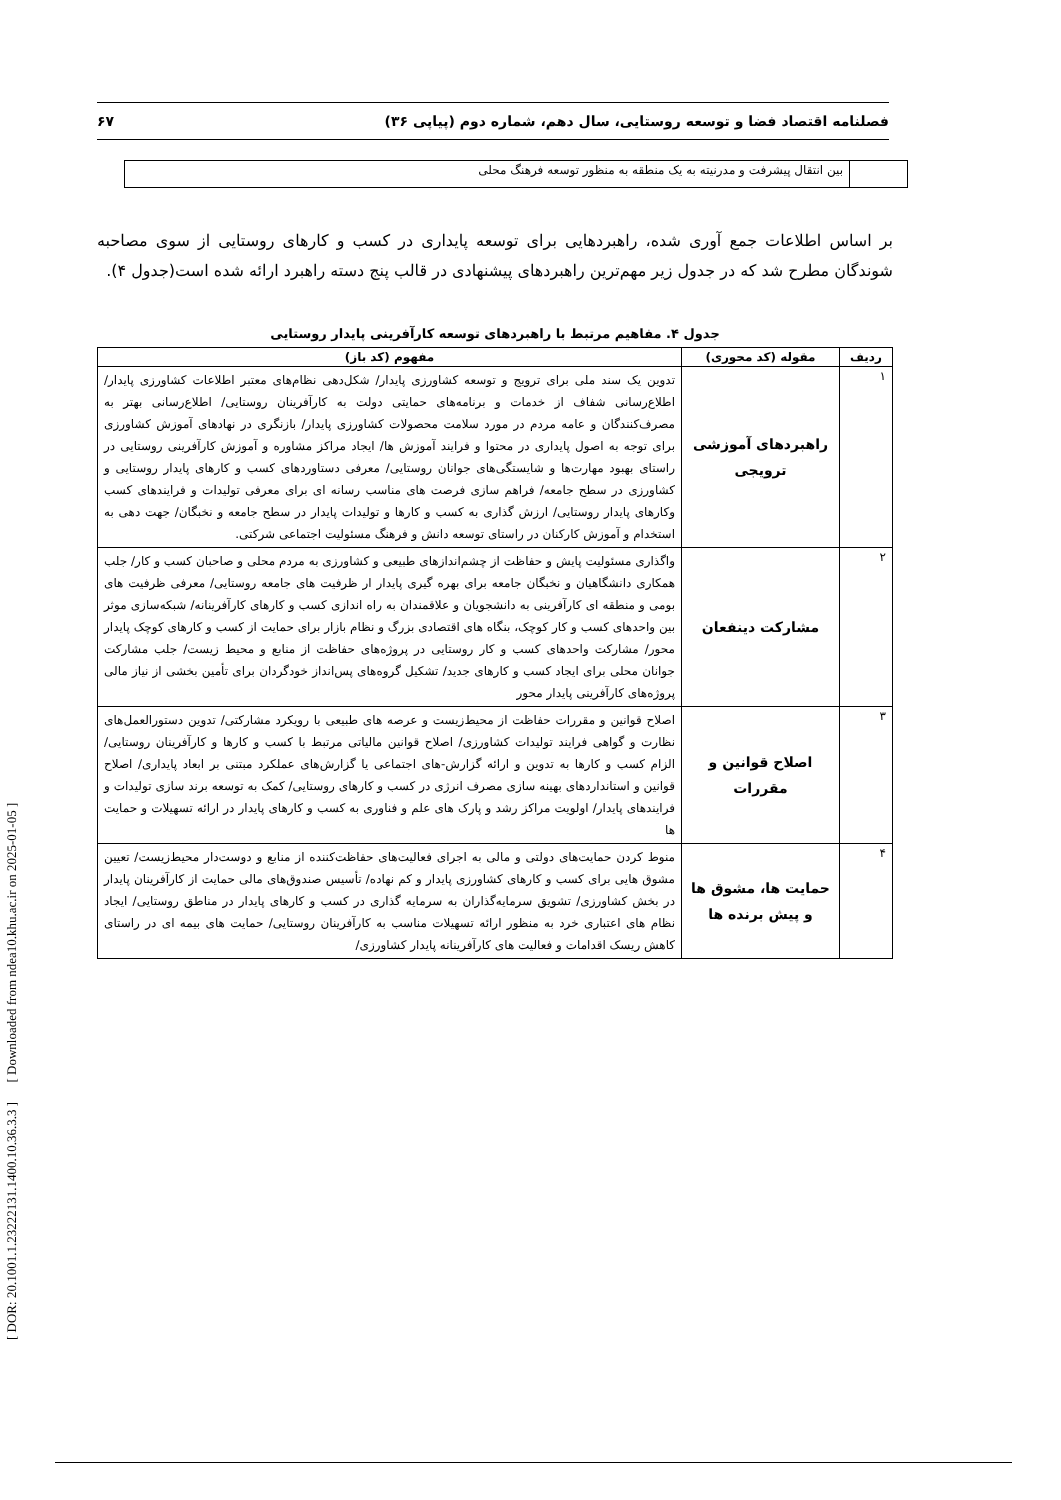۶۷ فصلنامه اقتصاد فضا و توسعه روستایی، سال دهم، شماره دوم (پیاپی ۳۶)
| | بین انتقال پیشرفت و مدرنیته به یک منطقه به منظور توسعه فرهنگ محلی |
بر اساس اطلاعات جمع آوری شده، راهبردهایی برای توسعه پایداری در کسب و کارهای روستایی از سوی مصاحبه شوندگان مطرح شد که در جدول زیر مهم‌ترین راهبردهای پیشنهادی در قالب پنج دسته راهبرد ارائه شده است(جدول ۴).
جدول ۴. مفاهیم مرتبط با راهبردهای توسعه کارآفرینی پایدار روستایی
| ردیف | مقوله (کد محوری) | مفهوم (کد باز) |
| --- | --- | --- |
| ۱ | راهبردهای آموزشی ترویجی | تدوین یک سند ملی برای ترویج و توسعه کشاورزی پایدار/ شکل‌دهی نظام‌های معتبر اطلاعات کشاورزی پایدار/ اطلاع‌رسانی شفاف از خدمات و برنامه‌های حمایتی دولت به کارآفرینان روستایی/ اطلاع‌رسانی بهتر به مصرف‌کنندگان و عامه مردم در مورد سلامت محصولات کشاورزی پایدار/ بازنگری در نهادهای آموزش کشاورزی برای توجه به اصول پایداری در محتوا و فرایند آموزش ها/ ایجاد مراکز مشاوره و آموزش کارآفرینی روستایی در راستای بهبود مهارت‌ها و شایستگی‌های جوانان روستایی/ معرفی دستاوردهای کسب و کارهای پایدار روستایی و کشاورزی در سطح جامعه/ فراهم سازی فرصت های مناسب رسانه ای برای معرفی تولیدات و فرایندهای کسب وکارهای پایدار روستایی/ ارزش گذاری به کسب و کارها و تولیدات پایدار در سطح جامعه و نخبگان/ جهت دهی به استخدام و آموزش کارکنان در راستای توسعه دانش و فرهنگ مسئولیت اجتماعی شرکتی. |
| ۲ | مشارکت دینفعان | واگذاری مسئولیت پایش و حفاظت از چشم‌اندازهای طبیعی و کشاورزی به مردم محلی و صاحبان کسب و کار/ جلب همکاری دانشگاهیان و نخبگان جامعه برای بهره گیری پایدار ار ظرفیت های جامعه روستایی/ معرفی ظرفیت های بومی و منطقه ای کارآفرینی به دانشجویان و علاقمندان به راه اندازی کسب و کارهای کارآفرینانه/ شبکه‌سازی موثر بین واحدهای کسب و کار کوچک، بنگاه های اقتصادی بزرگ و نظام بازار برای حمایت از کسب و کارهای کوچک پایدار محور/ مشارکت واحدهای کسب و کار روستایی در پروژه‌های حفاظت از منابع و محیط زیست/ جلب مشارکت جوانان محلی برای ایجاد کسب و کارهای جدید/ تشکیل گروه‌های پس‌انداز خودگردان برای تأمین بخشی از نیاز مالی پروژه‌های کارآفرینی پایدار محور |
| ۳ | اصلاح قوانین و مقررات | اصلاح قوانین و مقررات حفاظت از محیط‌زیست و عرصه های طبیعی با رویکرد مشارکتی/ تدوین دستورالعمل‌های نظارت و گواهی فرایند تولیدات کشاورزی/ اصلاح قوانین مالیاتی مرتبط با کسب و کارها و کارآفرینان روستایی/ الزام کسب و کارها به تدوین و ارائه گزارش-های اجتماعی یا گزارش‌های عملکرد مبتنی بر ابعاد پایداری/ اصلاح قوانین و استانداردهای بهینه سازی مصرف انرژی در کسب و کارهای روستایی/ کمک به توسعه برند سازی تولیدات و فرایندهای پایدار/ اولویت مراکز رشد و پارک های علم و فناوری به کسب و کارهای پایدار در ارائه تسهیلات و حمایت ها |
| ۴ | حمایت ها، مشوق ها و پیش برنده ها | منوط کردن حمایت‌های دولتی و مالی به اجرای فعالیت‌های حفاظت‌کننده از منابع و دوست‌دار محیط‌زیست/ تعیین مشوق هایی برای کسب و کارهای کشاورزی پایدار و کم نهاده/ تأسیس صندوق‌های مالی حمایت از کارآفرینان پایدار در بخش کشاورزی/ تشویق سرمایه‌گذاران به سرمایه گذاری در کسب و کارهای پایدار در مناطق روستایی/ ایجاد نظام های اعتباری خرد به منظور ارائه تسهیلات مناسب به کارآفرینان روستایی/ حمایت های بیمه ای در راستای کاهش ریسک اقدامات و فعالیت های کارآفرینانه پایدار کشاورزی/ |
[ DOR: 20.1001.1.23222131.1400.10.36.3.3 ] [ Downloaded from ndea10.khu.ac.ir on 2025-01-05 ]